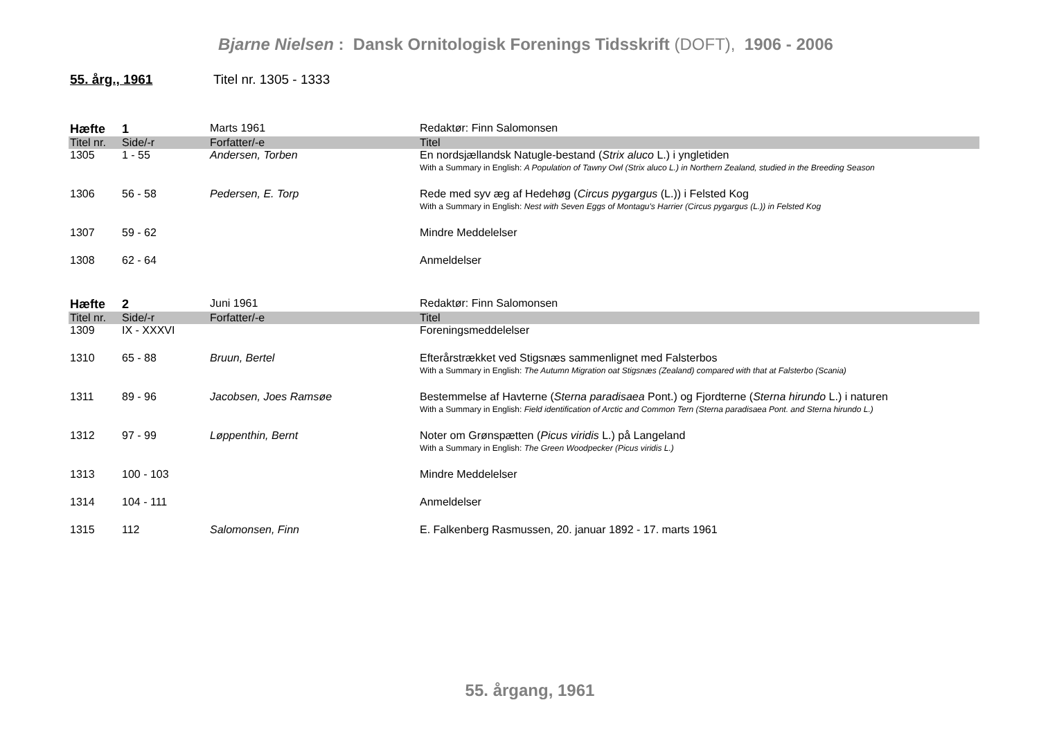Bjarne Nielsen : Dansk Ornitologisk Forenings Tidsskrift (DOFT), 1906 - 2006
55. årg., 1961 Titel nr. 1305 - 1333
| Hæfte | 1 | Marts 1961 | Redaktør: Finn Salomonsen |
| Titel nr. | Side/-r | Forfatter/-e | Titel |
| 1305 | 1 - 55 | Andersen, Torben | En nordsjællandsk Natugle-bestand ( Strix aluco L.) i yngletiden With a Summary in English: A Population of Tawny Owl (Strix aluco L.) in Northern Zealand, studied in the Breeding Season |
| 1306 | 56 - 58 | Pedersen, E. Torp | Rede med syv æg af Hedehøg ( Circus pygargus (L.)) i Felsted Kog With a Summary in English: Nest with Seven Eggs of Montagu's Harrier (Circus pygargus (L.)) in Felsted Kog |
| 1307 | 59 - 62 | | Mindre Meddelelser |
| 1308 | 62 - 64 | | Anmeldelser |
| Hæfte | 2 | Juni 1961 | Redaktør: Finn Salomonsen |
| Titel nr. | Side/-r | Forfatter/-e | Titel |
| 1309 | IX - XXXVI | | Foreningsmeddelelser |
| 1310 | 65 - 88 | Bruun, Bertel | Efterårstrækket ved Stigsnæs sammenlignet med Falsterbos With a Summary in English: The Autumn Migration oat Stigsnæs (Zealand) compared with that at Falsterbo (Scania) |
| 1311 | 89 - 96 | Jacobsen, Joes Ramsøe | Bestemmelse af Havterne ( Sterna paradisaea Pont.) og Fjordterne ( Sterna hirundo L.) i naturen With a Summary in English: Field identification of Arctic and Common Tern (Sterna paradisaea Pont. and Sterna hirundo L.) |
| 1312 | 97 - 99 | Løppenthin, Bernt | Noter om Grønspætten ( Picus viridis L.) på Langeland With a Summary in English: The Green Woodpecker (Picus viridis L.) |
| 1313 | 100 - 103 | | Mindre Meddelelser |
| 1314 | 104 - 111 | | Anmeldelser |
| 1315 | 112 | Salomonsen, Finn | E. Falkenberg Rasmussen, 20. januar 1892 - 17. marts 1961 |
55. årgang, 1961